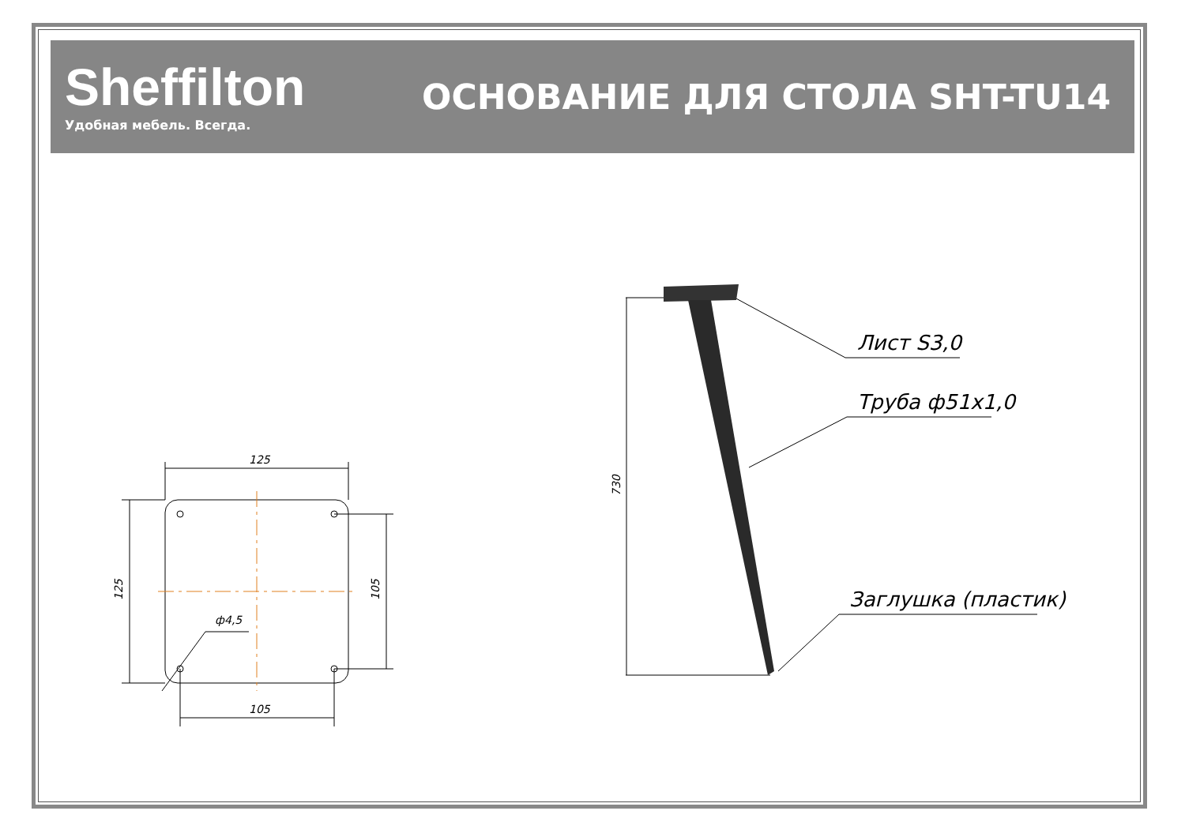Sheffilton
Удобная мебель. Всегда.
ОСНОВАНИЕ ДЛЯ СТОЛА SHT-TU14
125
105
ф4,5
125
105
730
Лист S3,0
Труба ф51x1,0
Заглушка (пластик)